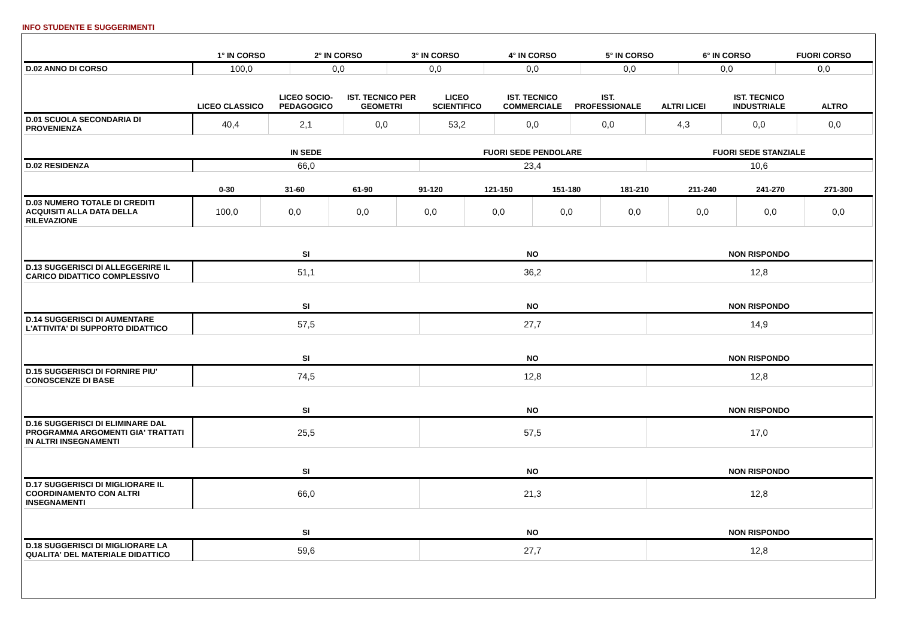INFO STUDENTE E SUGGERIMENTI
| | 1° IN CORSO | 2° IN CORSO | 3° IN CORSO | 4° IN CORSO | 5° IN CORSO | 6° IN CORSO | FUORI CORSO |
| --- | --- | --- | --- | --- | --- | --- | --- |
| D.02 ANNO DI CORSO | 100,0 | 0,0 | 0,0 | 0,0 | 0,0 | 0,0 | 0,0 |
| | LICEO CLASSICO | LICEO SOCIO-PEDAGOGICO | IST. TECNICO PER GEOMETRI | LICEO SCIENTIFICO | IST. TECNICO COMMERCIALE | IST. PROFESSIONALE | ALTRI LICEI | IST. TECNICO INDUSTRIALE | ALTRO |
| --- | --- | --- | --- | --- | --- | --- | --- | --- | --- |
| D.01 SCUOLA SECONDARIA DI PROVENIENZA | 40,4 | 2,1 | 0,0 | 53,2 | 0,0 | 0,0 | 4,3 | 0,0 | 0,0 |
| | IN SEDE | FUORI SEDE PENDOLARE | FUORI SEDE STANZIALE |
| --- | --- | --- | --- |
| D.02 RESIDENZA | 66,0 | 23,4 | 10,6 |
| | 0-30 | 31-60 | 61-90 | 91-120 | 121-150 | 151-180 | 181-210 | 211-240 | 241-270 | 271-300 |
| --- | --- | --- | --- | --- | --- | --- | --- | --- | --- | --- |
| D.03 NUMERO TOTALE DI CREDITI ACQUISITI ALLA DATA DELLA RILEVAZIONE | 100,0 | 0,0 | 0,0 | 0,0 | 0,0 | 0,0 | 0,0 | 0,0 | 0,0 | 0,0 |
| | SI | NO | NON RISPONDO |
| --- | --- | --- | --- |
| D.13 SUGGERISCI DI ALLEGGERIRE IL CARICO DIDATTICO COMPLESSIVO | 51,1 | 36,2 | 12,8 |
| | SI | NO | NON RISPONDO |
| D.14 SUGGERISCI DI AUMENTARE L'ATTIVITA' DI SUPPORTO DIDATTICO | 57,5 | 27,7 | 14,9 |
| | SI | NO | NON RISPONDO |
| D.15 SUGGERISCI DI FORNIRE PIU' CONOSCENZE DI BASE | 74,5 | 12,8 | 12,8 |
| | SI | NO | NON RISPONDO |
| D.16 SUGGERISCI DI ELIMINARE DAL PROGRAMMA ARGOMENTI GIA' TRATTATI IN ALTRI INSEGNAMENTI | 25,5 | 57,5 | 17,0 |
| | SI | NO | NON RISPONDO |
| D.17 SUGGERISCI DI MIGLIORARE IL COORDINAMENTO CON ALTRI INSEGNAMENTI | 66,0 | 21,3 | 12,8 |
| | SI | NO | NON RISPONDO |
| D.18 SUGGERISCI DI MIGLIORARE LA QUALITA' DEL MATERIALE DIDATTICO | 59,6 | 27,7 | 12,8 |